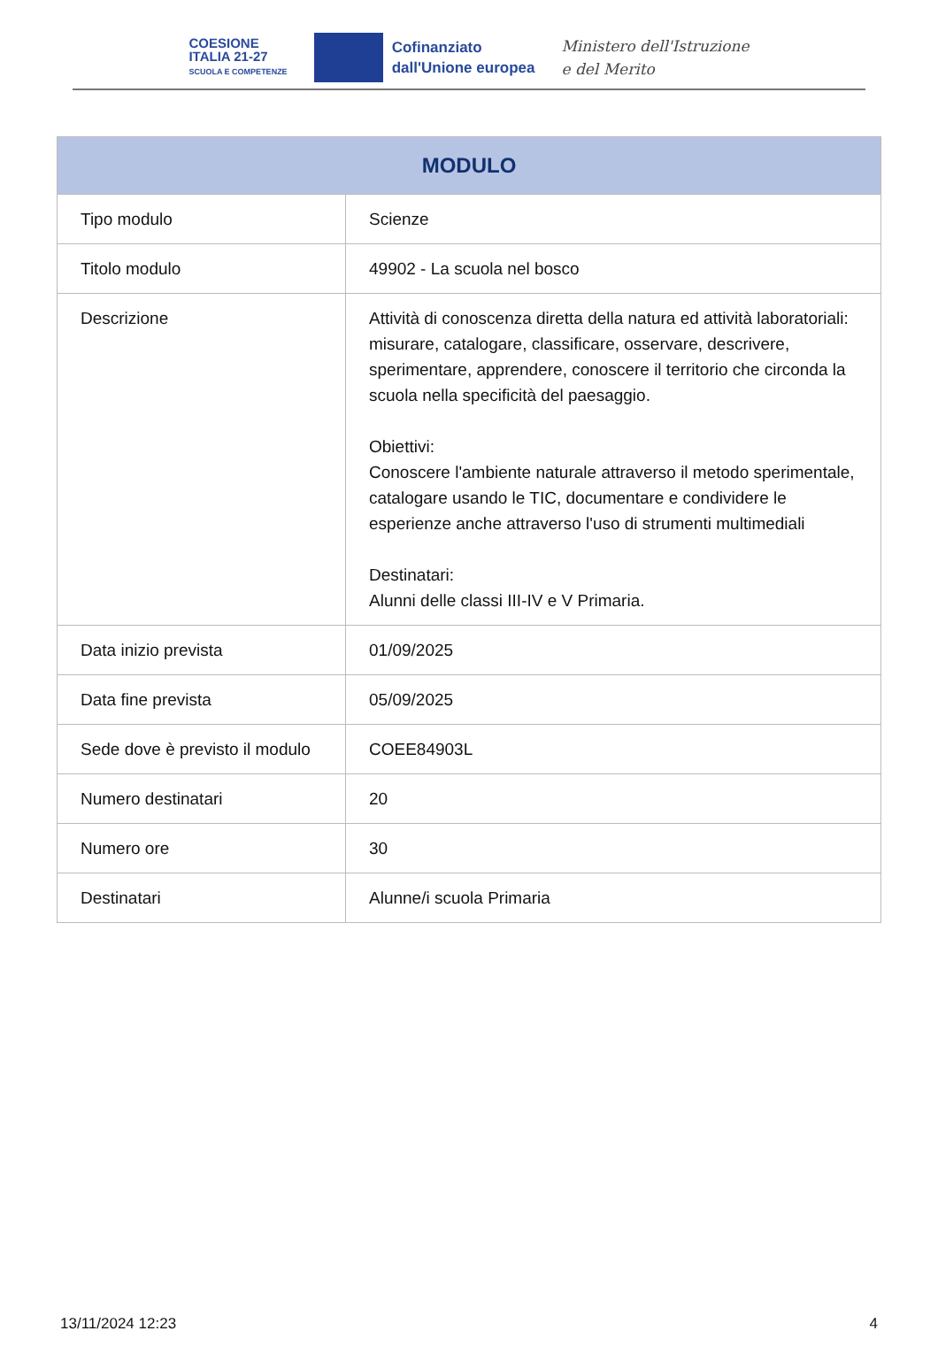COESIONE
ITALIA 21-27
SCUOLA E COMPETENZE
Cofinanziato
dall'Unione europea
Ministero dell'Istruzione
e del Merito
| MODULO | |
| --- | --- |
| Tipo modulo | Scienze |
| Titolo modulo | 49902 - La scuola nel bosco |
| Descrizione | Attività di conoscenza diretta della natura ed attività laboratoriali: misurare, catalogare, classificare, osservare, descrivere, sperimentare, apprendere, conoscere il territorio che circonda la scuola nella specificità del paesaggio. Obiettivi: Conoscere l'ambiente naturale attraverso il metodo sperimentale, catalogare usando le TIC, documentare e condividere le esperienze anche attraverso l'uso di strumenti multimediali Destinatari: Alunni delle classi III-IV e V Primaria. |
| Data inizio prevista | 01/09/2025 |
| Data fine prevista | 05/09/2025 |
| Sede dove è previsto il modulo | COEE84903L |
| Numero destinatari | 20 |
| Numero ore | 30 |
| Destinatari | Alunne/i scuola Primaria |
13/11/2024 12:23 4